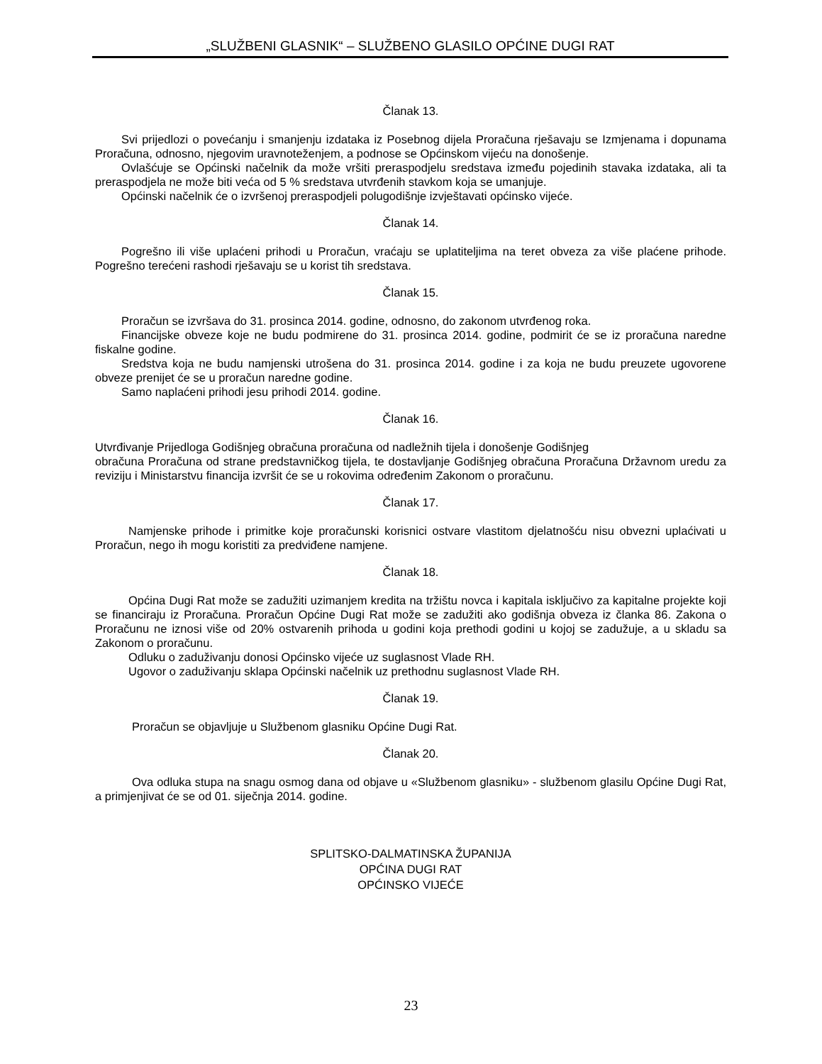„SLUŽBENI GLASNIK“ – SLUŽBENO GLASILO OPĆINE DUGI RAT
Članak 13.
Svi prijedlozi o povećanju i smanjenju izdataka iz Posebnog dijela Proračuna rješavaju se Izmjenama i dopunama Proračuna, odnosno, njegovim uravnoteženjem, a podnose se Općinskom vijeću na donošenje.
Ovlašćuje se Općinski načelnik da može vršiti preraspodjelu sredstava između pojedinih stavaka izdataka, ali ta preraspodjela ne može biti veća od 5 % sredstava utvrđenih stavkom koja se umanjuje.
Općinski načelnik će o izvršenoj preraspodjeli polugodišnje izvještavati općinsko vijeće.
Članak 14.
Pogrešno ili više uplaćeni prihodi u Proračun, vraćaju se uplatiteljima na teret obveza za više plaćene prihode. Pogrešno terećeni rashodi rješavaju se u korist tih sredstava.
Članak 15.
Proračun se izvršava do 31. prosinca 2014. godine, odnosno, do zakonom utvrđenog roka.
Financijske obveze koje ne budu podmirene do 31. prosinca 2014. godine, podmirit će se iz proračuna naredne fiskalne godine.
Sredstva koja ne budu namjenski utrošena do 31. prosinca 2014. godine i za koja ne budu preuzete ugovorene obveze prenijet će se u proračun naredne godine.
Samo naplaćeni prihodi jesu prihodi 2014. godine.
Članak 16.
Utvrđivanje Prijedloga Godišnjeg obračuna proračuna od nadležnih tijela i donošenje Godišnjeg
obračuna Proračuna od strane predstavničkog tijela, te dostavljanje Godišnjeg obračuna Proračuna Državnom uredu za reviziju i Ministarstvu financija izvršit će se u rokovima određenim Zakonom o proračunu.
Članak 17.
Namjenske prihode i primitke koje proračunski korisnici ostvare vlastitom djelatnošću nisu obvezni uplaćivati u Proračun, nego ih mogu koristiti za predviđene namjene.
Članak 18.
Općina Dugi Rat može se zadužiti uzimanjem kredita na tržištu novca i kapitala isključivo za kapitalne projekte koji se financiraju iz Proračuna. Proračun Općine Dugi Rat može se zadužiti ako godišnja obveza iz članka 86. Zakona o Proračunu ne iznosi više od 20% ostvarenih prihoda u godini koja prethodi godini u kojoj se zadužuje, a u skladu sa Zakonom o proračunu.
Odluku o zaduživanju donosi Općinsko vijeće uz suglasnost Vlade RH.
Ugovor o zaduživanju sklapa Općinski načelnik uz prethodnu suglasnost Vlade RH.
Članak 19.
Proračun se objavljuje u Službenom glasniku Općine Dugi Rat.
Članak 20.
Ova odluka stupa na snagu osmog dana od objave u «Službenom glasniku» - službenom glasilu Općine Dugi Rat, a primjenjivat će se od 01. siječnja 2014. godine.
SPLITSKO-DALMATINSKA ŽUPANIJA
OPĆINA DUGI RAT
OPĆINSKO VIJEĆE
23